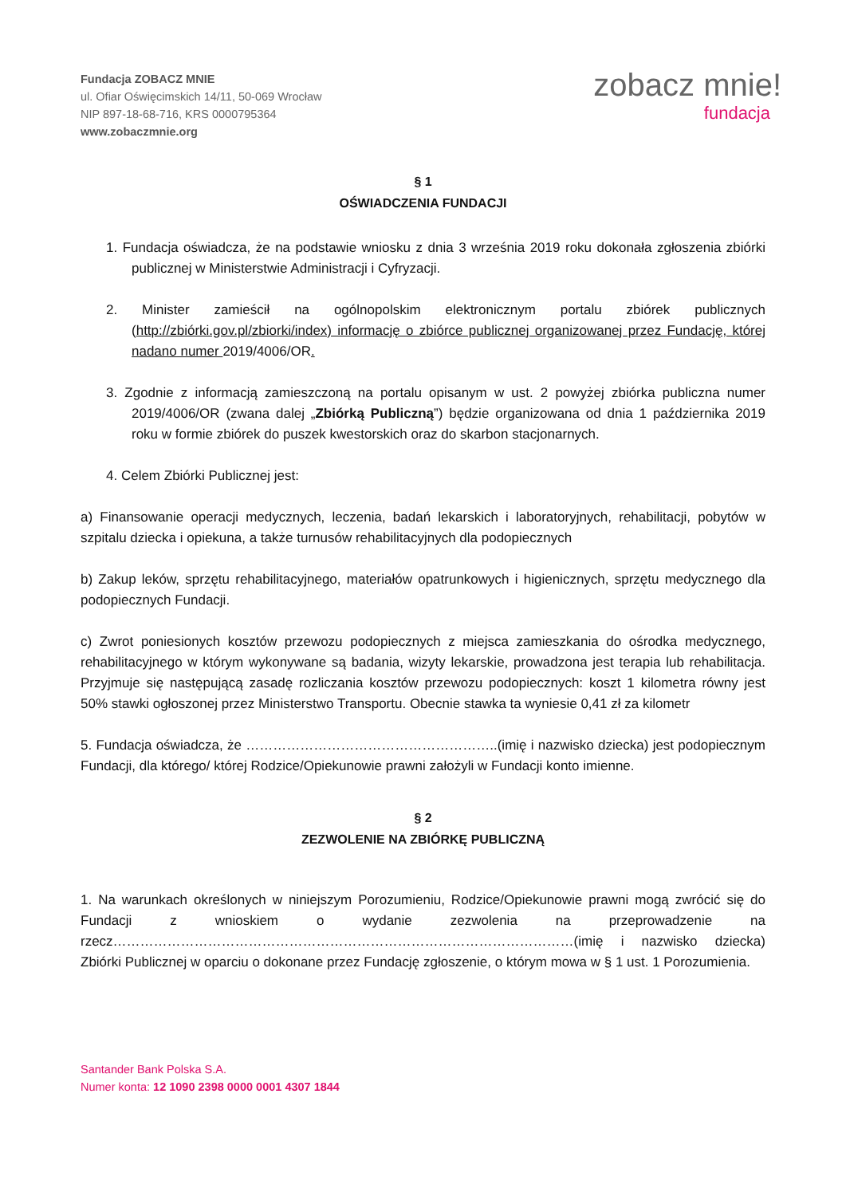Fundacja ZOBACZ MNIE
ul. Ofiar Oświęcimskich 14/11, 50-069 Wrocław
NIP 897-18-68-716, KRS 0000795364
www.zobaczmnie.org
zobacz mnie!
fundacja
§ 1
OŚWIADCZENIA FUNDACJI
1. Fundacja oświadcza, że na podstawie wniosku z dnia 3 września 2019 roku dokonała zgłoszenia zbiórki publicznej w Ministerstwie Administracji i Cyfryzacji.
2. Minister zamieścił na ogólnopolskim elektronicznym portalu zbiórek publicznych (http://zbiórki.gov.pl/zbiorki/index) informację o zbiórce publicznej organizowanej przez Fundację, której nadano numer 2019/4006/OR.
3. Zgodnie z informacją zamieszczoną na portalu opisanym w ust. 2 powyżej zbiórka publiczna numer 2019/4006/OR (zwana dalej „Zbiórką Publiczną”) będzie organizowana od dnia 1 października 2019 roku w formie zbiórek do puszek kwestorskich oraz do skarbon stacjonarnych.
4. Celem Zbiórki Publicznej jest:
a) Finansowanie operacji medycznych, leczenia, badań lekarskich i laboratoryjnych, rehabilitacji, pobytów w szpitalu dziecka i opiekuna, a także turnusów rehabilitacyjnych dla podopiecznych
b) Zakup leków, sprzętu rehabilitacyjnego, materiałów opatrunkowych i higienicznych, sprzętu medycznego dla podopiecznych Fundacji.
c) Zwrot poniesionych kosztów przewozu podopiecznych z miejsca zamieszkania do ośrodka medycznego, rehabilitacyjnego w którym wykonywane są badania, wizyty lekarskie, prowadzona jest terapia lub rehabilitacja. Przyjmuje się następującą zasadę rozliczania kosztów przewozu podopiecznych: koszt 1 kilometra równy jest 50% stawki ogłoszonej przez Ministerstwo Transportu. Obecnie stawka ta wyniesie 0,41 zł za kilometr
5. Fundacja oświadcza, że ………………………………………………..(imię i nazwisko dziecka) jest podopiecznym Fundacji, dla którego/ której Rodzice/Opiekunowie prawni założyli w Fundacji konto imienne.
§ 2
ZEZWOLENIE NA ZBIÓRKĘ PUBLICZNĄ
1. Na warunkach określonych w niniejszym Porozumieniu, Rodzice/Opiekunowie prawni mogą zwrócić się do Fundacji z wnioskiem o wydanie zezwolenia na przeprowadzenie na rzecz…………………………………………………………………………………………(imię i nazwisko dziecka) Zbiórki Publicznej w oparciu o dokonane przez Fundację zgłoszenie, o którym mowa w § 1 ust. 1 Porozumienia.
Santander Bank Polska S.A.
Numer konta: 12 1090 2398 0000 0001 4307 1844